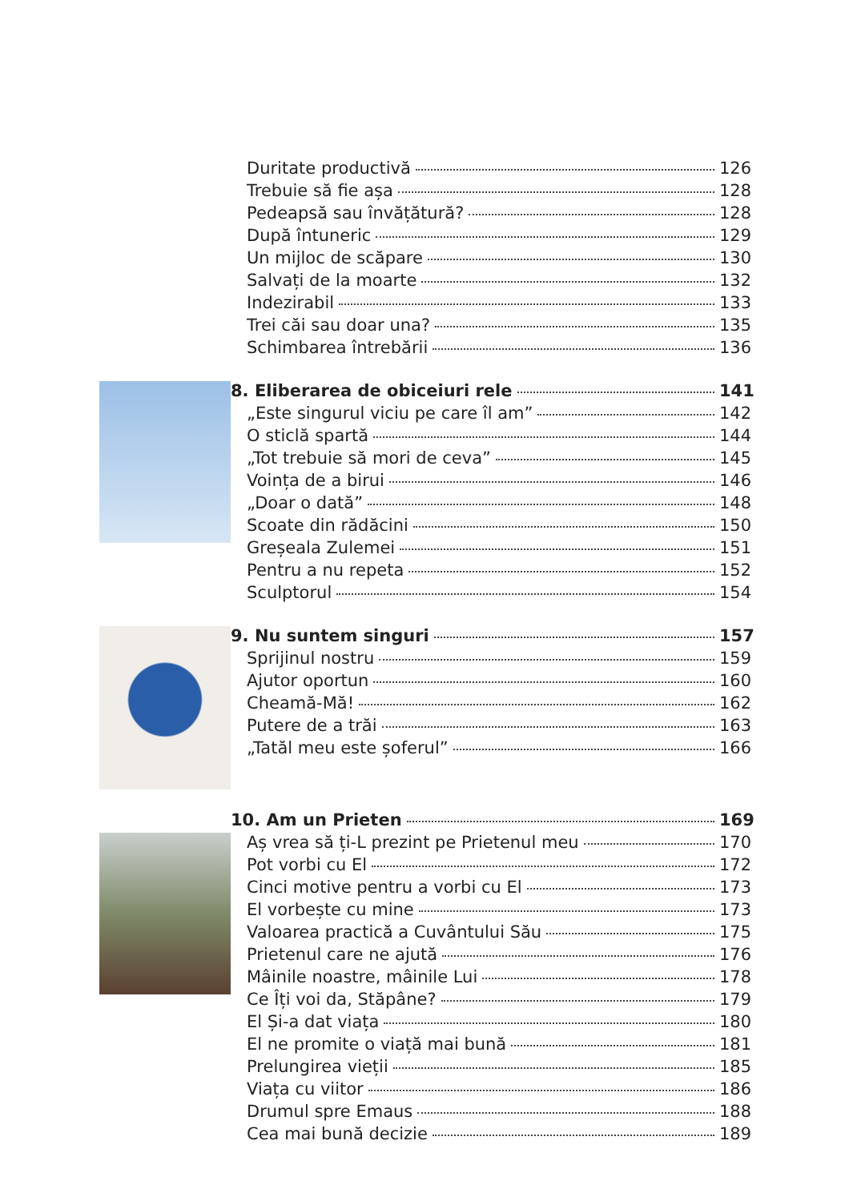Duritate productivă 126
Trebuie să fie așa 128
Pedeapsă sau învățătură? 128
După întuneric 129
Un mijloc de scăpare 130
Salvați de la moarte 132
Indezirabil 133
Trei căi sau doar una? 135
Schimbarea întrebării 136
8. Eliberarea de obiceiuri rele 141
„Este singurul viciu pe care îl am” 142
O sticlă spartă 144
„Tot trebuie să mori de ceva” 145
Voința de a birui 146
„Doar o dată” 148
Scoate din rădăcini 150
Greșeala Zulemei 151
Pentru a nu repeta 152
Sculptorul 154
9. Nu suntem singuri 157
Sprijinul nostru 159
Ajutor oportun 160
Cheamă-Mă! 162
Putere de a trăi 163
„Tatăl meu este șoferul” 166
10. Am un Prieten 169
Aș vrea să ți-L prezint pe Prietenul meu 170
Pot vorbi cu El 172
Cinci motive pentru a vorbi cu El 173
El vorbește cu mine 173
Valoarea practică a Cuvântului Său 175
Prietenul care ne ajută 176
Mâinile noastre, mâinile Lui 178
Ce Îți voi da, Stăpâne? 179
El Și-a dat viața 180
El ne promite o viață mai bună 181
Prelungirea vieții 185
Viața cu viitor 186
Drumul spre Emaus 188
Cea mai bună decizie 189